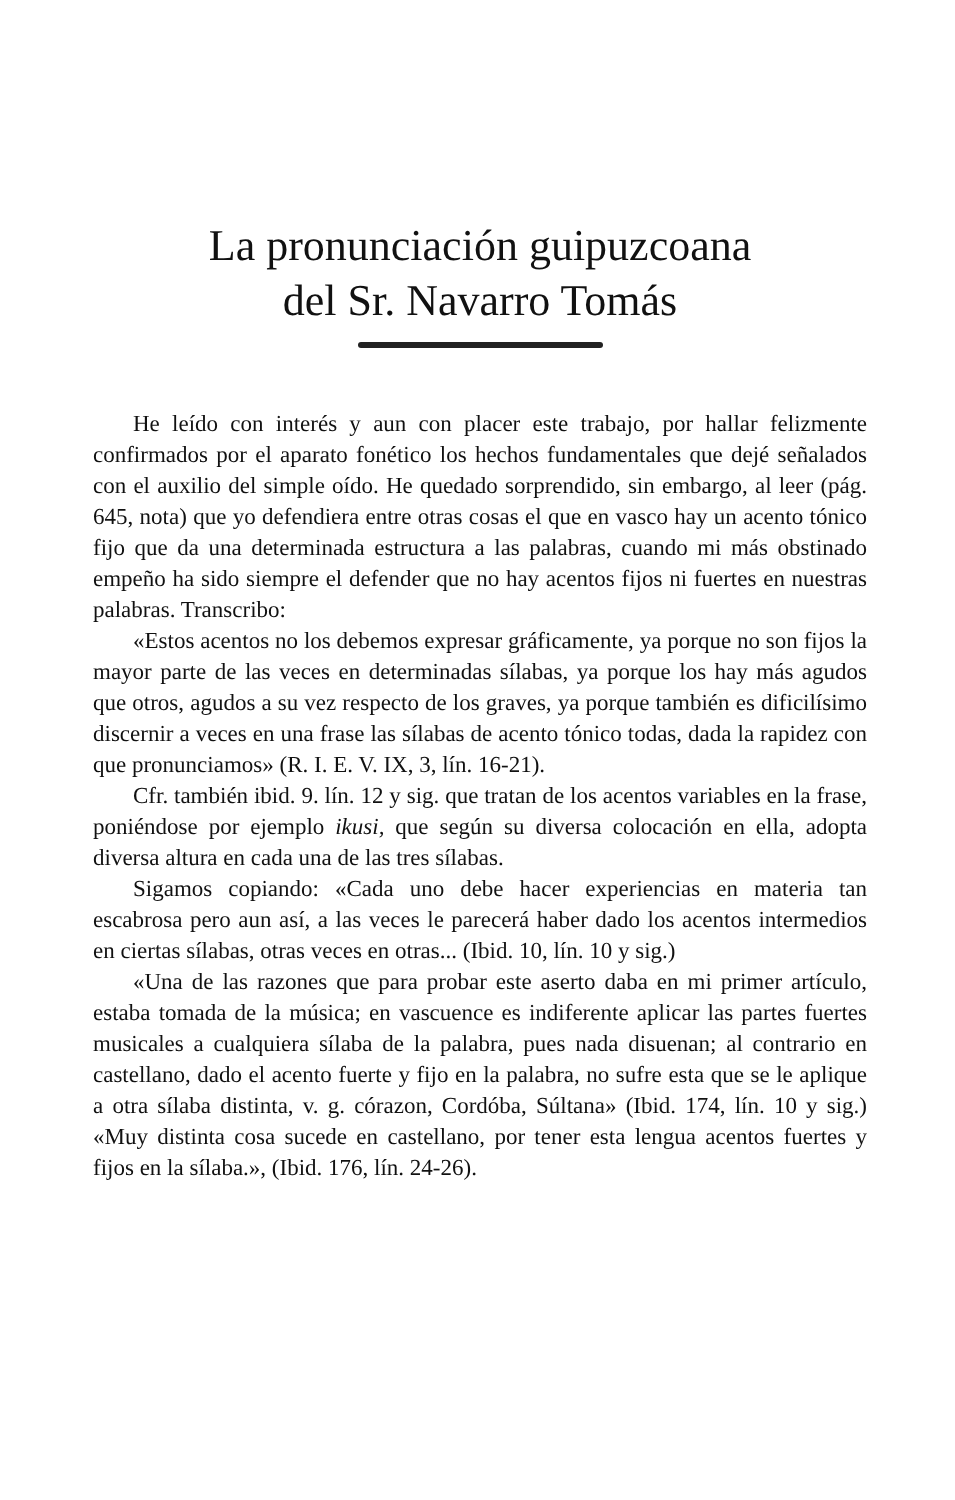La pronunciación guipuzcoana
del Sr. Navarro Tomás
He leído con interés y aun con placer este trabajo, por hallar felizmente confirmados por el aparato fonético los hechos fundamentales que dejé señalados con el auxilio del simple oído. He quedado sorprendido, sin embargo, al leer (pág. 645, nota) que yo defendiera entre otras cosas el que en vasco hay un acento tónico fijo que da una determinada estructura a las palabras, cuando mi más obstinado empeño ha sido siempre el defender que no hay acentos fijos ni fuertes en nuestras palabras. Transcribo:
«Estos acentos no los debemos expresar gráficamente, ya porque no son fijos la mayor parte de las veces en determinadas sílabas, ya porque los hay más agudos que otros, agudos a su vez respecto de los graves, ya porque también es dificilísimo discernir a veces en una frase las sílabas de acento tónico todas, dada la rapidez con que pronunciamos» (R. I. E. V. IX, 3, lín. 16-21).
Cfr. también ibid. 9. lín. 12 y sig. que tratan de los acentos variables en la frase, poniéndose por ejemplo ikusi, que según su diversa colocación en ella, adopta diversa altura en cada una de las tres sílabas.
Sigamos copiando: «Cada uno debe hacer experiencias en materia tan escabrosa pero aun así, a las veces le parecerá haber dado los acentos intermedios en ciertas sílabas, otras veces en otras... (Ibid. 10, lín. 10 y sig.)
«Una de las razones que para probar este aserto daba en mi primer artículo, estaba tomada de la música; en vascuence es indiferente aplicar las partes fuertes musicales a cualquiera sílaba de la palabra, pues nada disuenan; al contrario en castellano, dado el acento fuerte y fijo en la palabra, no sufre esta que se le aplique a otra sílaba distinta, v. g. córazon, Cordóba, Súltana» (Ibid. 174, lín. 10 y sig.) «Muy distinta cosa sucede en castellano, por tener esta lengua acentos fuertes y fijos en la sílaba.», (Ibid. 176, lín. 24-26).